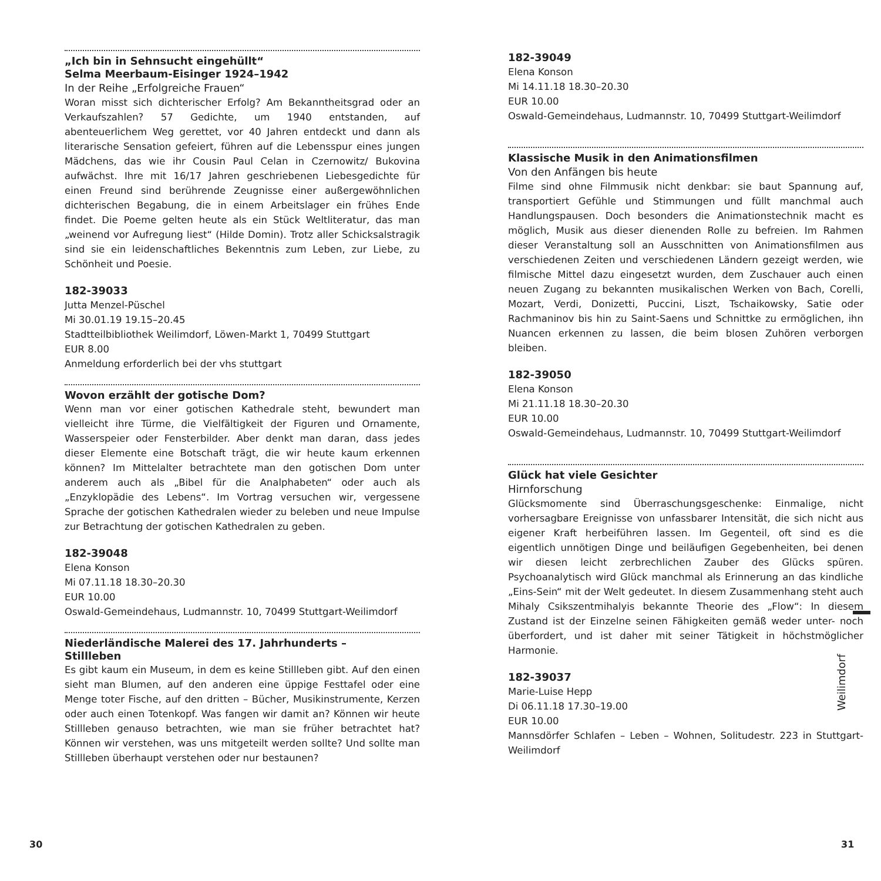„Ich bin in Sehnsucht eingehüllt“
Selma Meerbaum-Eisinger 1924–1942
In der Reihe „Erfolgreiche Frauen“
Woran misst sich dichterischer Erfolg? Am Bekanntheitsgrad oder an Verkaufszahlen? 57 Gedichte, um 1940 entstanden, auf abenteuerlichem Weg gerettet, vor 40 Jahren entdeckt und dann als literarische Sensation gefeiert, führen auf die Lebensspur eines jungen Mädchens, das wie ihr Cousin Paul Celan in Czernowitz/ Bukovina aufwächst. Ihre mit 16/17 Jahren geschriebenen Liebesgedichte für einen Freund sind berührende Zeugnisse einer außergewöhnlichen dichterischen Begabung, die in einem Arbeitslager ein frühes Ende findet. Die Poeme gelten heute als ein Stück Weltliteratur, das man „weinend vor Aufregung liest“ (Hilde Domin). Trotz aller Schicksalstragik sind sie ein leidenschaftliches Bekenntnis zum Leben, zur Liebe, zu Schönheit und Poesie.
182-39033
Jutta Menzel-Püschel
Mi 30.01.19 19.15–20.45
Stadtteilbibliothek Weilimdorf, Löwen-Markt 1, 70499 Stuttgart
EUR 8.00
Anmeldung erforderlich bei der vhs stuttgart
Wovon erzählt der gotische Dom?
Wenn man vor einer gotischen Kathedrale steht, bewundert man vielleicht ihre Türme, die Vielfältigkeit der Figuren und Ornamente, Wasserspeier oder Fensterbilder. Aber denkt man daran, dass jedes dieser Elemente eine Botschaft trägt, die wir heute kaum erkennen können? Im Mittelalter betrachtete man den gotischen Dom unter anderem auch als „Bibel für die Analphabeten“ oder auch als „Enzyklopädie des Lebens“. Im Vortrag versuchen wir, vergessene Sprache der gotischen Kathedralen wieder zu beleben und neue Impulse zur Betrachtung der gotischen Kathedralen zu geben.
182-39048
Elena Konson
Mi 07.11.18 18.30–20.30
EUR 10.00
Oswald-Gemeindehaus, Ludmannstr. 10, 70499 Stuttgart-Weilimdorf
Niederländische Malerei des 17. Jahrhunderts –
Stillleben
Es gibt kaum ein Museum, in dem es keine Stillleben gibt. Auf den einen sieht man Blumen, auf den anderen eine üppige Festtafel oder eine Menge toter Fische, auf den dritten – Bücher, Musikinstrumente, Kerzen oder auch einen Totenkopf. Was fangen wir damit an? Können wir heute Stillleben genauso betrachten, wie man sie früher betrachtet hat? Können wir verstehen, was uns mitgeteilt werden sollte? Und sollte man Stillleben überhaupt verstehen oder nur bestaunen?
182-39049
Elena Konson
Mi 14.11.18 18.30–20.30
EUR 10.00
Oswald-Gemeindehaus, Ludmannstr. 10, 70499 Stuttgart-Weilimdorf
Klassische Musik in den Animationsfilmen
Von den Anfängen bis heute
Filme sind ohne Filmmusik nicht denkbar: sie baut Spannung auf, transportiert Gefühle und Stimmungen und füllt manchmal auch Handlungspausen. Doch besonders die Animationstechnik macht es möglich, Musik aus dieser dienenden Rolle zu befreien. Im Rahmen dieser Veranstaltung soll an Ausschnitten von Animationsfilmen aus verschiedenen Zeiten und verschiedenen Ländern gezeigt werden, wie filmische Mittel dazu eingesetzt wurden, dem Zuschauer auch einen neuen Zugang zu bekannten musikalischen Werken von Bach, Corelli, Mozart, Verdi, Donizetti, Puccini, Liszt, Tschaikowsky, Satie oder Rachmaninov bis hin zu Saint-Saens und Schnittke zu ermöglichen, ihn Nuancen erkennen zu lassen, die beim blosen Zuhören verborgen bleiben.
182-39050
Elena Konson
Mi 21.11.18 18.30–20.30
EUR 10.00
Oswald-Gemeindehaus, Ludmannstr. 10, 70499 Stuttgart-Weilimdorf
Glück hat viele Gesichter
Hirnforschung
Glücksmomente sind Überraschungsgeschenke: Einmalige, nicht vorhersagbare Ereignisse von unfassbarer Intensität, die sich nicht aus eigener Kraft herbeiführen lassen. Im Gegenteil, oft sind es die eigentlich unnötigen Dinge und beiläufigen Gegebenheiten, bei denen wir diesen leicht zerbrechlichen Zauber des Glücks spüren. Psychoanalytisch wird Glück manchmal als Erinnerung an das kindliche „Eins-Sein“ mit der Welt gedeutet. In diesem Zusammenhang steht auch Mihaly Csikszentmihalyis bekannte Theorie des „Flow“: In diesem Zustand ist der Einzelne seinen Fähigkeiten gemäß weder unter- noch überfordert, und ist daher mit seiner Tätigkeit in höchstmöglicher Harmonie.
182-39037
Marie-Luise Hepp
Di 06.11.18 17.30–19.00
EUR 10.00
Mannsdörfer Schlafen – Leben – Wohnen, Solitudestr. 223 in Stuttgart-Weilimdorf
Weilimdorf
30 31